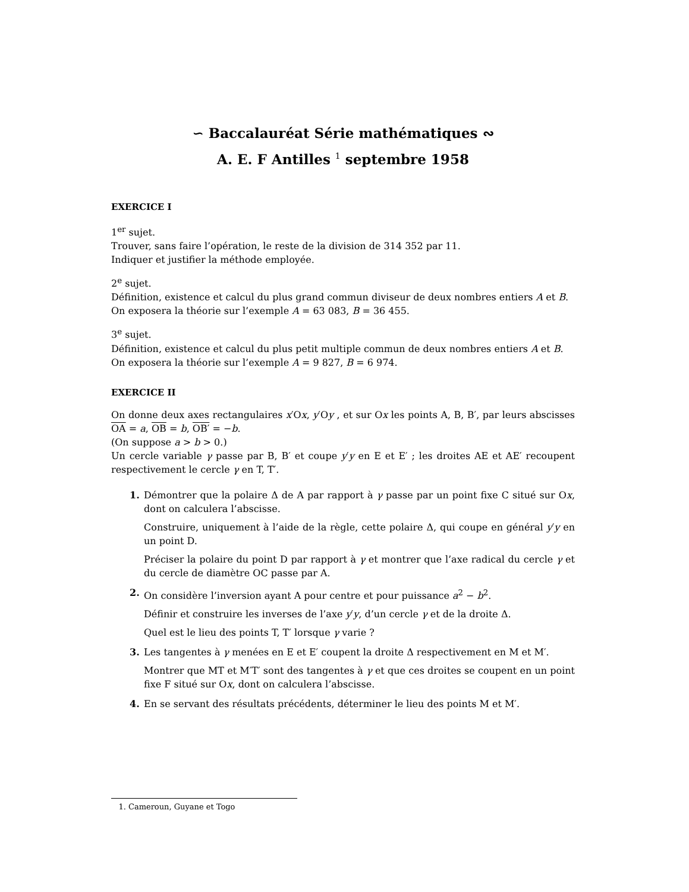∽ Baccalauréat Série mathématiques ∾
A. E. F Antilles <sup>1</sup> septembre 1958
EXERCICE I
1<sup>er</sup> sujet.
Trouver, sans faire l’opération, le reste de la division de 314 352 par 11.
Indiquer et justifier la méthode employée.
2<sup>e</sup> sujet.
Définition, existence et calcul du plus grand commun diviseur de deux nombres entiers A et B.
On exposera la théorie sur l’exemple A = 63 083, B = 36 455.
3<sup>e</sup> sujet.
Définition, existence et calcul du plus petit multiple commun de deux nombres entiers A et B.
On exposera la théorie sur l’exemple A = 9 827, B = 6 974.
EXERCICE II
On donne deux axes rectangulaires x′Ox, y′Oy , et sur Ox les points A, B, B′, par leurs abscisses OA = a, OB = b, OB′ = −b.
(On suppose a > b > 0.)
Un cercle variable γ passe par B, B′ et coupe y′y en E et E′ ; les droites AE et AE′ recoupent respectivement le cercle γ en T, T′.
1.
Démontrer que la polaire Δ de A par rapport à γ passe par un point fixe C situé sur Ox, dont on calculera l’abscisse.
Construire, uniquement à l’aide de la règle, cette polaire Δ, qui coupe en général y′y en un point D.
Préciser la polaire du point D par rapport à γ et montrer que l’axe radical du cercle γ et du cercle de diamètre OC passe par A.
2.
On considère l’inversion ayant A pour centre et pour puissance a<sup>2</sup> − b<sup>2</sup>.
Définir et construire les inverses de l’axe y′y, d’un cercle γ et de la droite Δ.
Quel est le lieu des points T, T′ lorsque γ varie ?
3.
Les tangentes à γ menées en E et E′ coupent la droite Δ respectivement en M et M′.
Montrer que MT et M′T′ sont des tangentes à γ et que ces droites se coupent en un point fixe F situé sur Ox, dont on calculera l’abscisse.
4.
En se servant des résultats précédents, déterminer le lieu des points M et M′.
1. Cameroun, Guyane et Togo